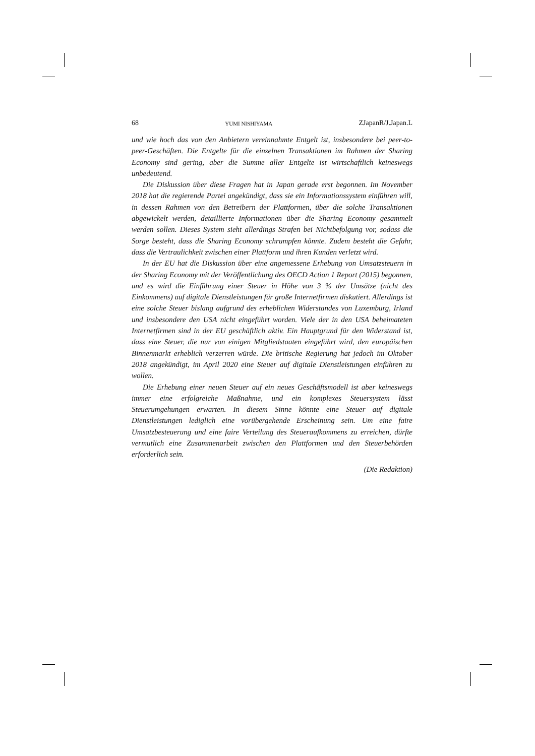68 YUMI NISHIYAMA ZJapanR/J.Japan.L
und wie hoch das von den Anbietern vereinnahmte Entgelt ist, insbesondere bei peer-to-peer-Geschäften. Die Entgelte für die einzelnen Transaktionen im Rahmen der Sharing Economy sind gering, aber die Summe aller Entgelte ist wirtschaftlich keineswegs unbedeutend.
Die Diskussion über diese Fragen hat in Japan gerade erst begonnen. Im November 2018 hat die regierende Partei angekündigt, dass sie ein Informationssystem einführen will, in dessen Rahmen von den Betreibern der Plattformen, über die solche Transaktionen abgewickelt werden, detaillierte Informationen über die Sharing Economy gesammelt werden sollen. Dieses System sieht allerdings Strafen bei Nichtbefolgung vor, sodass die Sorge besteht, dass die Sharing Economy schrumpfen könnte. Zudem besteht die Gefahr, dass die Vertraulichkeit zwischen einer Plattform und ihren Kunden verletzt wird.
In der EU hat die Diskussion über eine angemessene Erhebung von Umsatzsteuern in der Sharing Economy mit der Veröffentlichung des OECD Action 1 Report (2015) begonnen, und es wird die Einführung einer Steuer in Höhe von 3 % der Umsätze (nicht des Einkommens) auf digitale Dienstleistungen für große Internetfirmen diskutiert. Allerdings ist eine solche Steuer bislang aufgrund des erheblichen Widerstandes von Luxemburg, Irland und insbesondere den USA nicht eingeführt worden. Viele der in den USA beheimateten Internetfirmen sind in der EU geschäftlich aktiv. Ein Hauptgrund für den Widerstand ist, dass eine Steuer, die nur von einigen Mitgliedstaaten eingeführt wird, den europäischen Binnenmarkt erheblich verzerren würde. Die britische Regierung hat jedoch im Oktober 2018 angekündigt, im April 2020 eine Steuer auf digitale Dienstleistungen einführen zu wollen.
Die Erhebung einer neuen Steuer auf ein neues Geschäftsmodell ist aber keineswegs immer eine erfolgreiche Maßnahme, und ein komplexes Steuersystem lässt Steuerumgehungen erwarten. In diesem Sinne könnte eine Steuer auf digitale Dienstleistungen lediglich eine vorübergehende Erscheinung sein. Um eine faire Umsatzbesteuerung und eine faire Verteilung des Steueraufkommens zu erreichen, dürfte vermutlich eine Zusammenarbeit zwischen den Plattformen und den Steuerbehörden erforderlich sein.
(Die Redaktion)